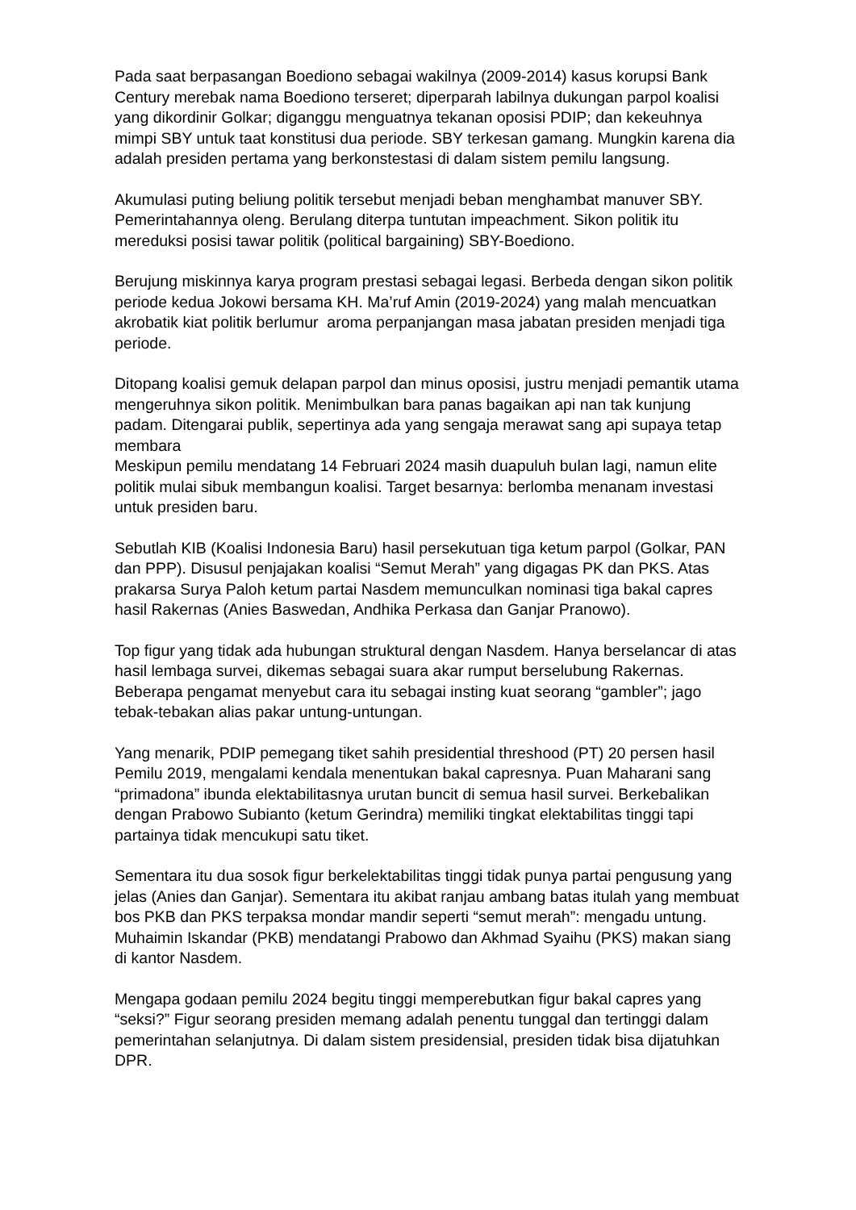Pada saat berpasangan Boediono sebagai wakilnya (2009-2014) kasus korupsi Bank Century merebak nama Boediono terseret; diperparah labilnya dukungan parpol koalisi yang dikordinir Golkar; diganggu menguatnya tekanan oposisi PDIP; dan kekeuhnya mimpi SBY untuk taat konstitusi dua periode. SBY terkesan gamang. Mungkin karena dia adalah presiden pertama yang berkonstestasi di dalam sistem pemilu langsung.
Akumulasi puting beliung politik tersebut menjadi beban menghambat manuver SBY. Pemerintahannya oleng. Berulang diterpa tuntutan impeachment. Sikon politik itu mereduksi posisi tawar politik (political bargaining) SBY-Boediono.
Berujung miskinnya karya program prestasi sebagai legasi. Berbeda dengan sikon politik periode kedua Jokowi bersama KH. Ma’ruf Amin (2019-2024) yang malah mencuatkan akrobatik kiat politik berlumur aroma perpanjangan masa jabatan presiden menjadi tiga periode.
Ditopang koalisi gemuk delapan parpol dan minus oposisi, justru menjadi pemantik utama mengeruhnya sikon politik. Menimbulkan bara panas bagaikan api nan tak kunjung padam. Ditengarai publik, sepertinya ada yang sengaja merawat sang api supaya tetap membara
Meskipun pemilu mendatang 14 Februari 2024 masih duapuluh bulan lagi, namun elite politik mulai sibuk membangun koalisi. Target besarnya: berlomba menanam investasi untuk presiden baru.
Sebutlah KIB (Koalisi Indonesia Baru) hasil persekutuan tiga ketum parpol (Golkar, PAN dan PPP). Disusul penjajakan koalisi “Semut Merah” yang digagas PK dan PKS. Atas prakarsa Surya Paloh ketum partai Nasdem memunculkan nominasi tiga bakal capres hasil Rakernas (Anies Baswedan, Andhika Perkasa dan Ganjar Pranowo).
Top figur yang tidak ada hubungan struktural dengan Nasdem. Hanya berselancar di atas hasil lembaga survei, dikemas sebagai suara akar rumput berselubung Rakernas. Beberapa pengamat menyebut cara itu sebagai insting kuat seorang “gambler”; jago tebak-tebakan alias pakar untung-untungan.
Yang menarik, PDIP pemegang tiket sahih presidential threshood (PT) 20 persen hasil Pemilu 2019, mengalami kendala menentukan bakal capresnya. Puan Maharani sang “primadona” ibunda elektabilitasnya urutan buncit di semua hasil survei. Berkebalikan dengan Prabowo Subianto (ketum Gerindra) memiliki tingkat elektabilitas tinggi tapi partainya tidak mencukupi satu tiket.
Sementara itu dua sosok figur berkelektabilitas tinggi tidak punya partai pengusung yang jelas (Anies dan Ganjar). Sementara itu akibat ranjau ambang batas itulah yang membuat bos PKB dan PKS terpaksa mondar mandir seperti “semut merah”: mengadu untung. Muhaimin Iskandar (PKB) mendatangi Prabowo dan Akhmad Syaihu (PKS) makan siang di kantor Nasdem.
Mengapa godaan pemilu 2024 begitu tinggi memperebutkan figur bakal capres yang “seksi?” Figur seorang presiden memang adalah penentu tunggal dan tertinggi dalam pemerintahan selanjutnya. Di dalam sistem presidensial, presiden tidak bisa dijatuhkan DPR.